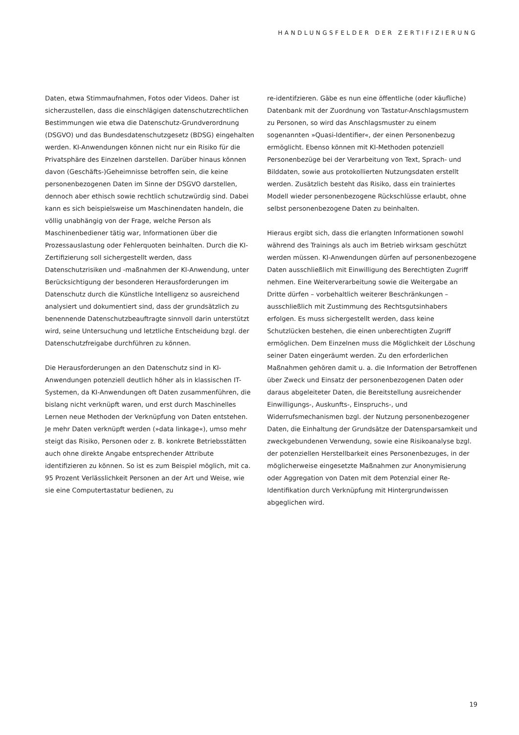HANDLUNGSFELDER DER ZERTIFIZIERUNG
Daten, etwa Stimmaufnahmen, Fotos oder Videos. Daher ist sicherzustellen, dass die einschlägigen datenschutzrechtlichen Bestimmungen wie etwa die Datenschutz-Grundverordnung (DSGVO) und das Bundesdatenschutzgesetz (BDSG) eingehalten werden. KI-Anwendungen können nicht nur ein Risiko für die Privatsphäre des Einzelnen darstellen. Darüber hinaus können davon (Geschäfts-)Geheimnisse betroffen sein, die keine personenbezogenen Daten im Sinne der DSGVO darstellen, dennoch aber ethisch sowie rechtlich schutzwürdig sind. Dabei kann es sich beispielsweise um Maschinendaten handeln, die völlig unabhängig von der Frage, welche Person als Maschinenbediener tätig war, Informationen über die Prozessauslastung oder Fehlerquoten beinhalten. Durch die KI-Zertifizierung soll sichergestellt werden, dass Datenschutzrisiken und -maßnahmen der KI-Anwendung, unter Berücksichtigung der besonderen Herausforderungen im Datenschutz durch die Künstliche Intelligenz so ausreichend analysiert und dokumentiert sind, dass der grundsätzlich zu benennende Datenschutzbeauftragte sinnvoll darin unterstützt wird, seine Untersuchung und letztliche Entscheidung bzgl. der Datenschutzfreigabe durchführen zu können.
Die Herausforderungen an den Datenschutz sind in KI-Anwendungen potenziell deutlich höher als in klassischen IT-Systemen, da KI-Anwendungen oft Daten zusammenführen, die bislang nicht verknüpft waren, und erst durch Maschinelles Lernen neue Methoden der Verknüpfung von Daten entstehen. Je mehr Daten verknüpft werden (»data linkage«), umso mehr steigt das Risiko, Personen oder z. B. konkrete Betriebsstätten auch ohne direkte Angabe entsprechender Attribute identifizieren zu können. So ist es zum Beispiel möglich, mit ca. 95 Prozent Verlässlichkeit Personen an der Art und Weise, wie sie eine Computertastatur bedienen, zu
re-identifzieren. Gäbe es nun eine öffentliche (oder käufliche) Datenbank mit der Zuordnung von Tastatur-Anschlagsmustern zu Personen, so wird das Anschlagsmuster zu einem sogenannten »Quasi-Identifier«, der einen Personenbezug ermöglicht. Ebenso können mit KI-Methoden potenziell Personenbezüge bei der Verarbeitung von Text, Sprach- und Bilddaten, sowie aus protokollierten Nutzungsdaten erstellt werden. Zusätzlich besteht das Risiko, dass ein trainiertes Modell wieder personenbezogene Rückschlüsse erlaubt, ohne selbst personenbezogene Daten zu beinhalten.
Hieraus ergibt sich, dass die erlangten Informationen sowohl während des Trainings als auch im Betrieb wirksam geschützt werden müssen. KI-Anwendungen dürfen auf personenbezogene Daten ausschließlich mit Einwilligung des Berechtigten Zugriff nehmen. Eine Weiterverarbeitung sowie die Weitergabe an Dritte dürfen – vorbehaltlich weiterer Beschränkungen – ausschließlich mit Zustimmung des Rechtsgutsinhabers erfolgen. Es muss sichergestellt werden, dass keine Schutzlücken bestehen, die einen unberechtigten Zugriff ermöglichen. Dem Einzelnen muss die Möglichkeit der Löschung seiner Daten eingeräumt werden. Zu den erforderlichen Maßnahmen gehören damit u. a. die Information der Betroffenen über Zweck und Einsatz der personenbezogenen Daten oder daraus abgeleiteter Daten, die Bereitstellung ausreichender Einwilligungs-, Auskunfts-, Einspruchs-, und Widerrufsmechanismen bzgl. der Nutzung personenbezogener Daten, die Einhaltung der Grundsätze der Datensparsamkeit und zweckgebundenen Verwendung, sowie eine Risikoanalyse bzgl. der potenziellen Herstellbarkeit eines Personenbezuges, in der möglicherweise eingesetzte Maßnahmen zur Anonymisierung oder Aggregation von Daten mit dem Potenzial einer Re-Identifikation durch Verknüpfung mit Hintergrundwissen abgeglichen wird.
19